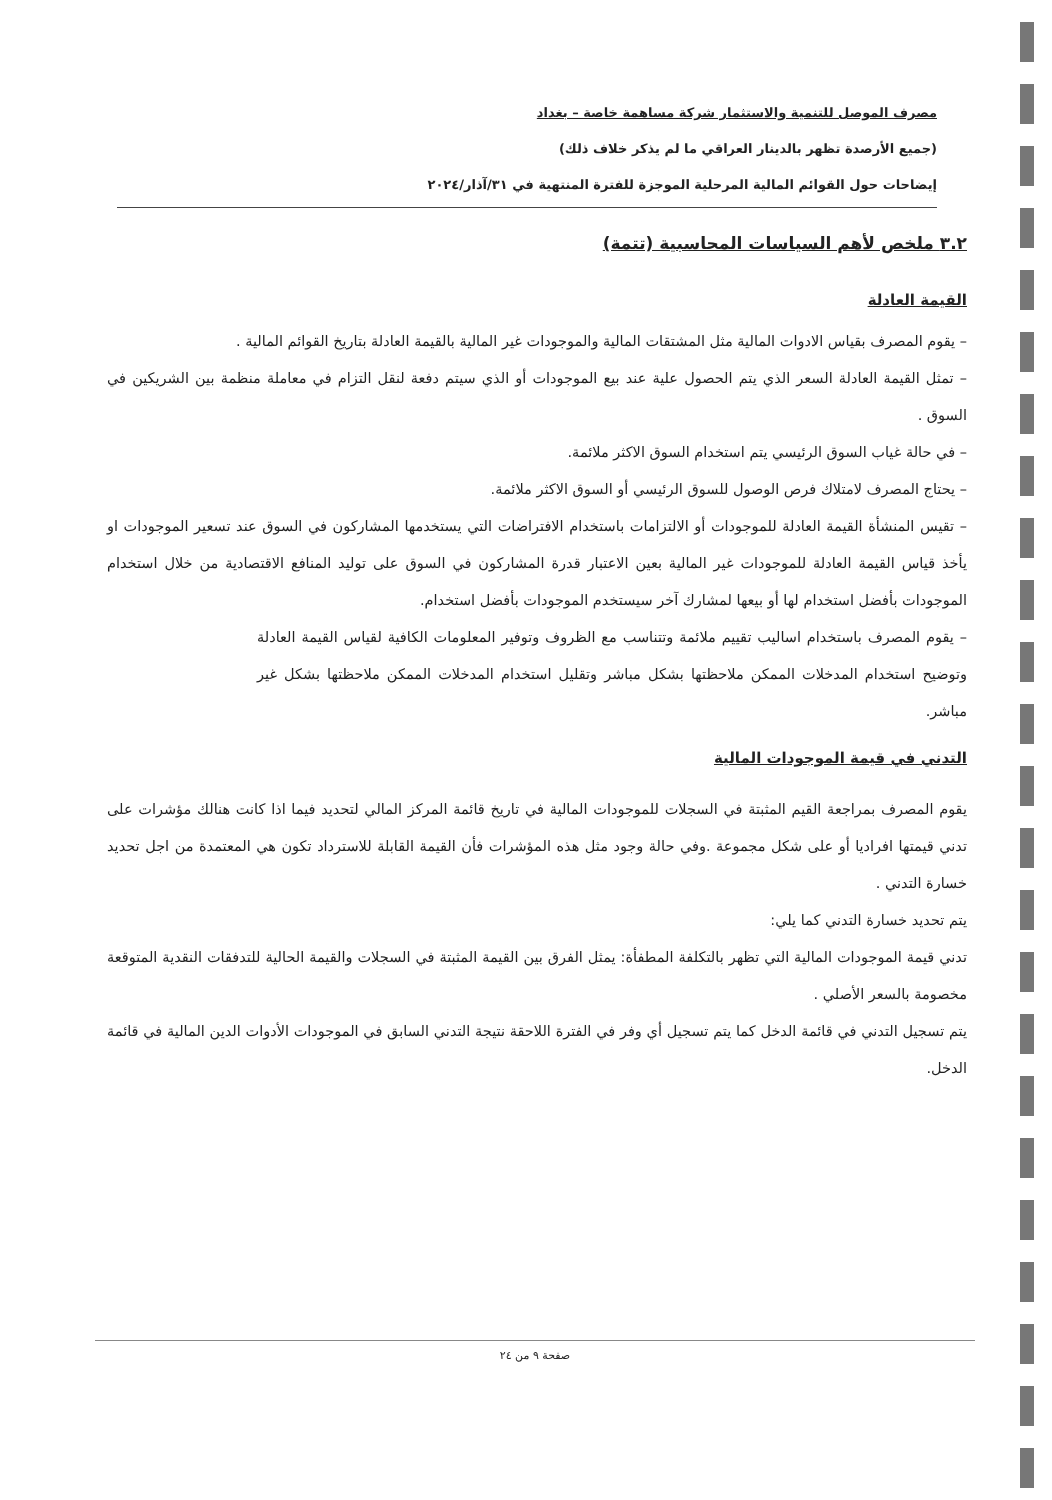مصرف الموصل للتنمية والاستثمار شركة مساهمة خاصة – بغداد
(جميع الأرصدة تظهر بالدينار العراقي ما لم يذكر خلاف ذلك)
إيضاحات حول القوائم المالية المرحلية الموجزة للفترة المنتهية في ٣١/آذار/٢٠٢٤
٣.٢ ملخص لأهم السياسات المحاسبية (تتمة)
القيمة العادلة
– يقوم المصرف بقياس الادوات المالية مثل المشتقات المالية والموجودات غير المالية بالقيمة العادلة بتاريخ القوائم المالية .
– تمثل القيمة العادلة السعر الذي يتم الحصول علية عند بيع الموجودات أو الذي سيتم دفعة لنقل التزام في معاملة منظمة بين الشريكين في السوق .
– في حالة غياب السوق الرئيسي يتم استخدام السوق الاكثر ملائمة.
– يحتاج المصرف لامتلاك فرص الوصول للسوق الرئيسي أو السوق الاكثر ملائمة.
– تقيس المنشأة القيمة العادلة للموجودات أو الالتزامات باستخدام الافتراضات التي يستخدمها المشاركون في السوق عند تسعير الموجودات او يأخذ قياس القيمة العادلة للموجودات غير المالية بعين الاعتبار قدرة المشاركون في السوق على توليد المنافع الاقتصادية من خلال استخدام الموجودات بأفضل استخدام لها أو بيعها لمشارك آخر سيستخدم الموجودات بأفضل استخدام.
– يقوم المصرف باستخدام اساليب تقييم ملائمة وتتناسب مع الظروف وتوفير المعلومات الكافية لقياس القيمة العادلة وتوضيح استخدام المدخلات الممكن ملاحظتها بشكل مباشر وتقليل استخدام المدخلات الممكن ملاحظتها بشكل غير مباشر.
التدني في قيمة الموجودات المالية
يقوم المصرف بمراجعة القيم المثبتة في السجلات للموجودات المالية في تاريخ قائمة المركز المالي لتحديد فيما اذا كانت هنالك مؤشرات على تدني قيمتها افراديا أو على شكل مجموعة .وفي حالة وجود مثل هذه المؤشرات فأن القيمة القابلة للاسترداد تكون هي المعتمدة من اجل تحديد خسارة التدني .
يتم تحديد خسارة التدني كما يلي:
تدني قيمة الموجودات المالية التي تظهر بالتكلفة المطفأة: يمثل الفرق بين القيمة المثبتة في السجلات والقيمة الحالية للتدفقات النقدية المتوقعة مخصومة بالسعر الأصلي .
يتم تسجيل التدني في قائمة الدخل كما يتم تسجيل أي وفر في الفترة اللاحقة نتيجة التدني السابق في الموجودات الأدوات الدين المالية في قائمة الدخل.
صفحة ٩ من ٢٤